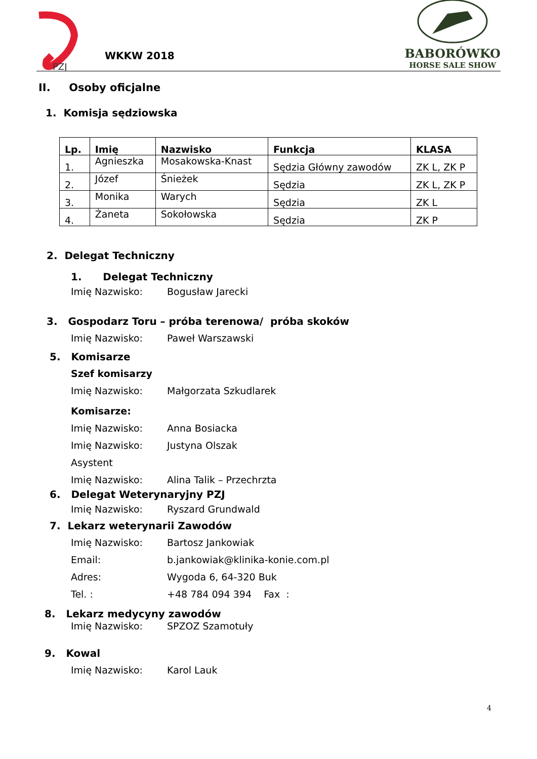PZJ
WKKW 2018
BABORÓWKO
HORSE SALE SHOW
II. Osoby oficjalne
1. Komisja sędziowska
| Lp. | Imię | Nazwisko | Funkcja | KLASA |
| --- | --- | --- | --- | --- |
| 1. | Agnieszka | Mosakowska-Knast | Sędzia Główny zawodów | ZK L, ZK P |
| 2. | Józef | Śnieżek | Sędzia | ZK L, ZK P |
| 3. | Monika | Warych | Sędzia | ZK L |
| 4. | Żaneta | Sokołowska | Sędzia | ZK P |
2. Delegat Techniczny
1. Delegat Techniczny
Imię Nazwisko: Bogusław Jarecki
3. Gospodarz Toru – próba terenowa/ próba skoków
Imię Nazwisko: Paweł Warszawski
5. Komisarze
Szef komisarzy
Imię Nazwisko: Małgorzata Szkudlarek
Komisarze:
Imię Nazwisko: Anna Bosiacka
Imię Nazwisko: Justyna Olszak
Asystent
Imię Nazwisko: Alina Talik – Przechrzta
6. Delegat Weterynaryjny PZJ
Imię Nazwisko: Ryszard Grundwald
7. Lekarz weterynarii Zawodów
Imię Nazwisko: Bartosz Jankowiak
Email: b.jankowiak@klinika-konie.com.pl
Adres: Wygoda 6, 64-320 Buk
Tel. : +48 784 094 394 Fax :
8. Lekarz medycyny zawodów
Imię Nazwisko: SPZOZ Szamotuły
9. Kowal
Imię Nazwisko: Karol Lauk
4